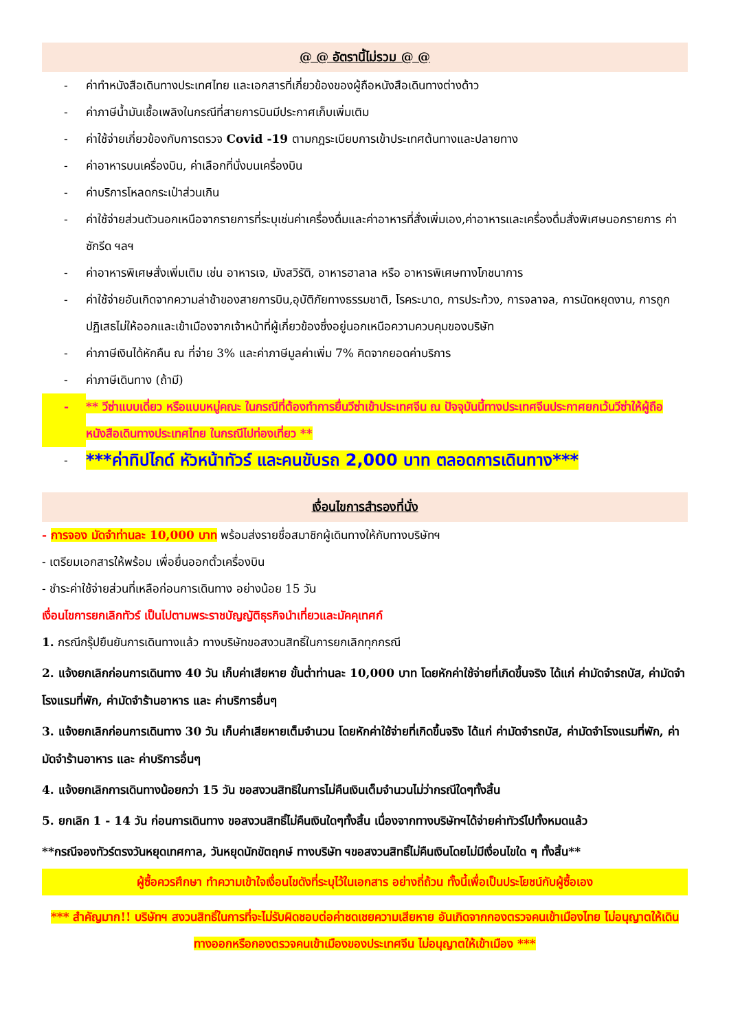@ @ อัตรานี้ไม่รวม @ @
- ค่าทำหนังสือเดินทางประเทศไทย และเอกสารที่เกี่ยวข้องของผู้ถือหนังสือเดินทางต่างด้าว
- ค่าภาษีน้ำมันเชื้อเพลิงในกรณีที่สายการบินมีประกาศเก็บเพิ่มเติม
- ค่าใช้จ่ายเกี่ยวข้องกับการตรวจ Covid -19 ตามกฎระเบียบการเข้าประเทศต้นทางและปลายทาง
- ค่าอาหารบนเครื่องบิน, ค่าเลือกที่นั่งบนเครื่องบิน
- ค่าบริการโหลดกระเป๋าส่วนเกิน
- ค่าใช้จ่ายส่วนตัวนอกเหนือจากรายการที่ระบุเช่นค่าเครื่องดื่มและค่าอาหารที่สั่งเพิ่มเอง,ค่าอาหารและเครื่องดื่มสั่งพิเศษนอกรายการ ค่าซักรีด ฯลฯ
- ค่าอาหารพิเศษสั่งเพิ่มเติม เช่น อาหารเจ, มังสวิรัติ, อาหารฮาลาล หรือ อาหารพิเศษทางโภชนาการ
- ค่าใช้จ่ายอันเกิดจากความล่าช้าของสายการบิน,อุบัติภัยทางธรรมชาติ, โรคระบาด, การประท้วง, การจลาจล, การนัดหยุดงาน, การถูกปฏิเสธไม่ให้ออกและเข้าเมืองจากเจ้าหน้าที่ผู้เกี่ยวข้องซึ่งอยู่นอกเหนือความควบคุมของบริษัท
- ค่าภาษีเงินได้หักคืน ณ ที่จ่าย 3% และค่าภาษีมูลค่าเพิ่ม 7% คิดจากยอดค่าบริการ
- ค่าภาษีเดินทาง (ถ้ามี)
- ** วีซ่าแบบเดี่ยว หรือแบบหมู่คณะ ในกรณีที่ต้องทำการยื่นวีซ่าเข้าประเทศจีน ณ ปัจจุบันนี้ทางประเทศจีนประกาศยกเว้นวีซ่าให้ผู้ถือหนังสือเดินทางประเทศไทย ในกรณีไปท่องเที่ยว **
- ***ค่าทิปไกด์ หัวหน้าทัวร์ และคนขับรถ 2,000 บาท ตลอดการเดินทาง***
เงื่อนไขการสำรองที่นั่ง
- การจอง มัดจำท่านละ 10,000 บาท พร้อมส่งรายชื่อสมาชิกผู้เดินทางให้กับทางบริษัทฯ
- เตรียมเอกสารให้พร้อม เพื่อยื่นออกตั๋วเครื่องบิน
- ชำระค่าใช้จ่ายส่วนที่เหลือก่อนการเดินทาง อย่างน้อย 15 วัน
เงื่อนไขการยกเลิกทัวร์ เป็นไปตามพระราชบัญญัติธุรกิจนำเที่ยวและมัคคุเทศก์
1. กรณีกรุ๊ปยืนยันการเดินทางแล้ว ทางบริษัทขอสงวนสิทธิ์ในการยกเลิกทุกกรณี
2. แจ้งยกเลิกก่อนการเดินทาง 40 วัน เก็บค่าเสียหาย ขั้นต่ำท่านละ 10,000 บาท โดยหักค่าใช้จ่ายที่เกิดขึ้นจริง ได้แก่ ค่ามัดจำรถบัส, ค่ามัดจำโรงแรมที่พัก, ค่ามัดจำร้านอาหาร และ ค่าบริการอื่นๆ
3. แจ้งยกเลิกก่อนการเดินทาง 30 วัน เก็บค่าเสียหายเต็มจำนวน โดยหักค่าใช้จ่ายที่เกิดขึ้นจริง ได้แก่ ค่ามัดจำรถบัส, ค่ามัดจำโรงแรมที่พัก, ค่ามัดจำร้านอาหาร และ ค่าบริการอื่นๆ
4. แจ้งยกเลิกการเดินทางน้อยกว่า 15 วัน ขอสงวนสิทธิในการไม่คืนเงินเต็มจำนวนไม่ว่ากรณีใดๆทั้งสิ้น
5. ยกเลิก 1 - 14 วัน ก่อนการเดินทาง ขอสงวนสิทธิ์ไม่คืนเงินใดๆทั้งสิ้น เนื่องจากทางบริษัทฯได้จ่ายค่าทัวร์ไปทั้งหมดแล้ว
**กรณีจองทัวร์ตรงวันหยุดเทศกาล, วันหยุดนักขัตฤกษ์ ทางบริษัท ฯขอสงวนสิทธิ์ไม่คืนเงินโดยไม่มีเงื่อนไขใด ๆ ทั้งสิ้น**
ผู้ซื้อควรศึกษา ทำความเข้าใจเงื่อนไขดังที่ระบุไว้ในเอกสาร อย่างถี่ถ้วน ทั้งนี้เพื่อเป็นประโยชน์กับผู้ซื้อเอง
*** สำคัญมาก!! บริษัทฯ สงวนสิทธิ์ในการที่จะไม่รับผิดชอบต่อค่าชดเชยความเสียหาย อันเกิดจากกองตรวจคนเข้าเมืองไทย ไม่อนุญาตให้เดินทางออกหรือกองตรวจคนเข้าเมืองของประเทศจีน ไม่อนุญาตให้เข้าเมือง ***